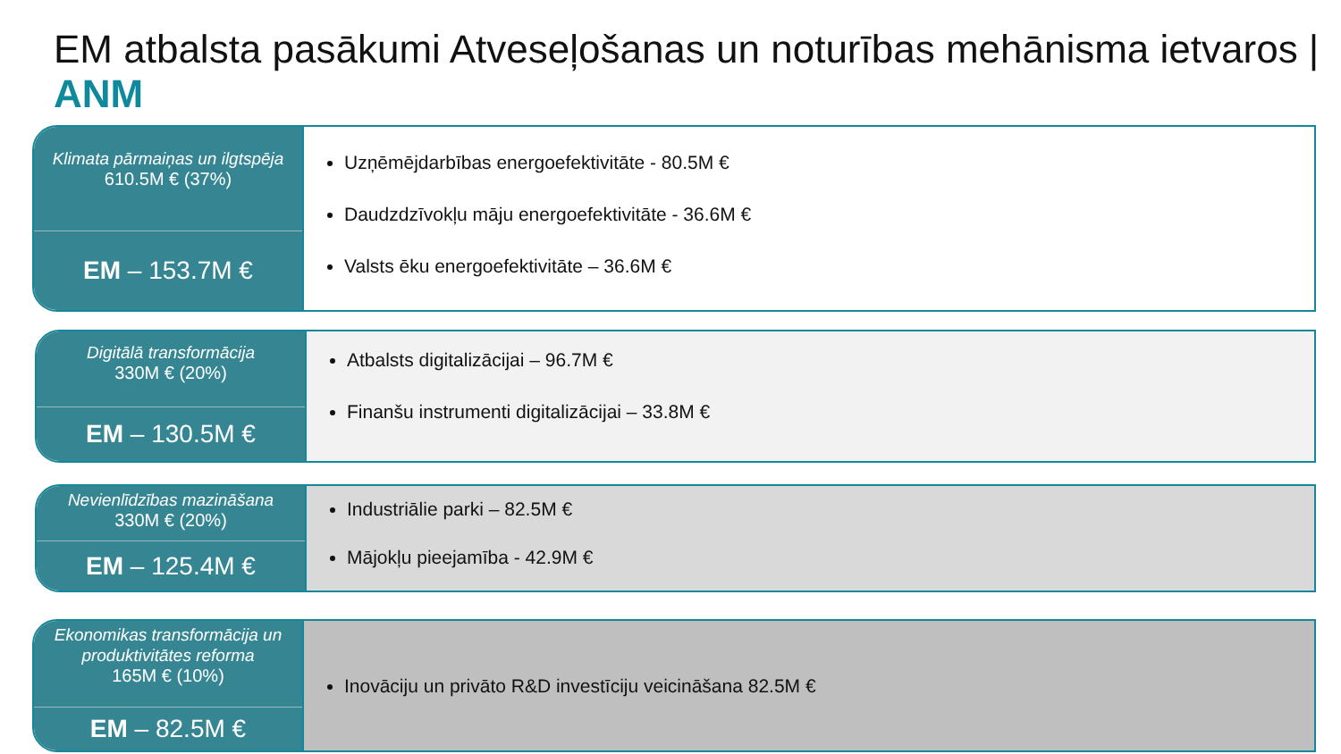EM atbalsta pasākumi Atveseļošanas un noturības mehānisma ietvaros | ANM
Klimata pārmaiņas un ilgtspēja
610.5M € (37%)
EM – 153.7M €
Uzņēmējdarbības energoefektivitāte - 80.5M €
Daudzdzīvokļu māju energoefektivitāte - 36.6M €
Valsts ēku energoefektivitāte – 36.6M €
Digitālā transformācija
330M € (20%)
EM – 130.5M €
Atbalsts digitalizācijai – 96.7M €
Finanšu instrumenti digitalizācijai – 33.8M €
Nevienlīdzības mazināšana
330M € (20%)
EM – 125.4M €
Industriālie parki – 82.5M €
Mājokļu pieejamība - 42.9M €
Ekonomikas transformācija un produktivitātes reforma
165M € (10%)
EM – 82.5M €
Inovāciju un privāto R&D investīciju veicināšana 82.5M €